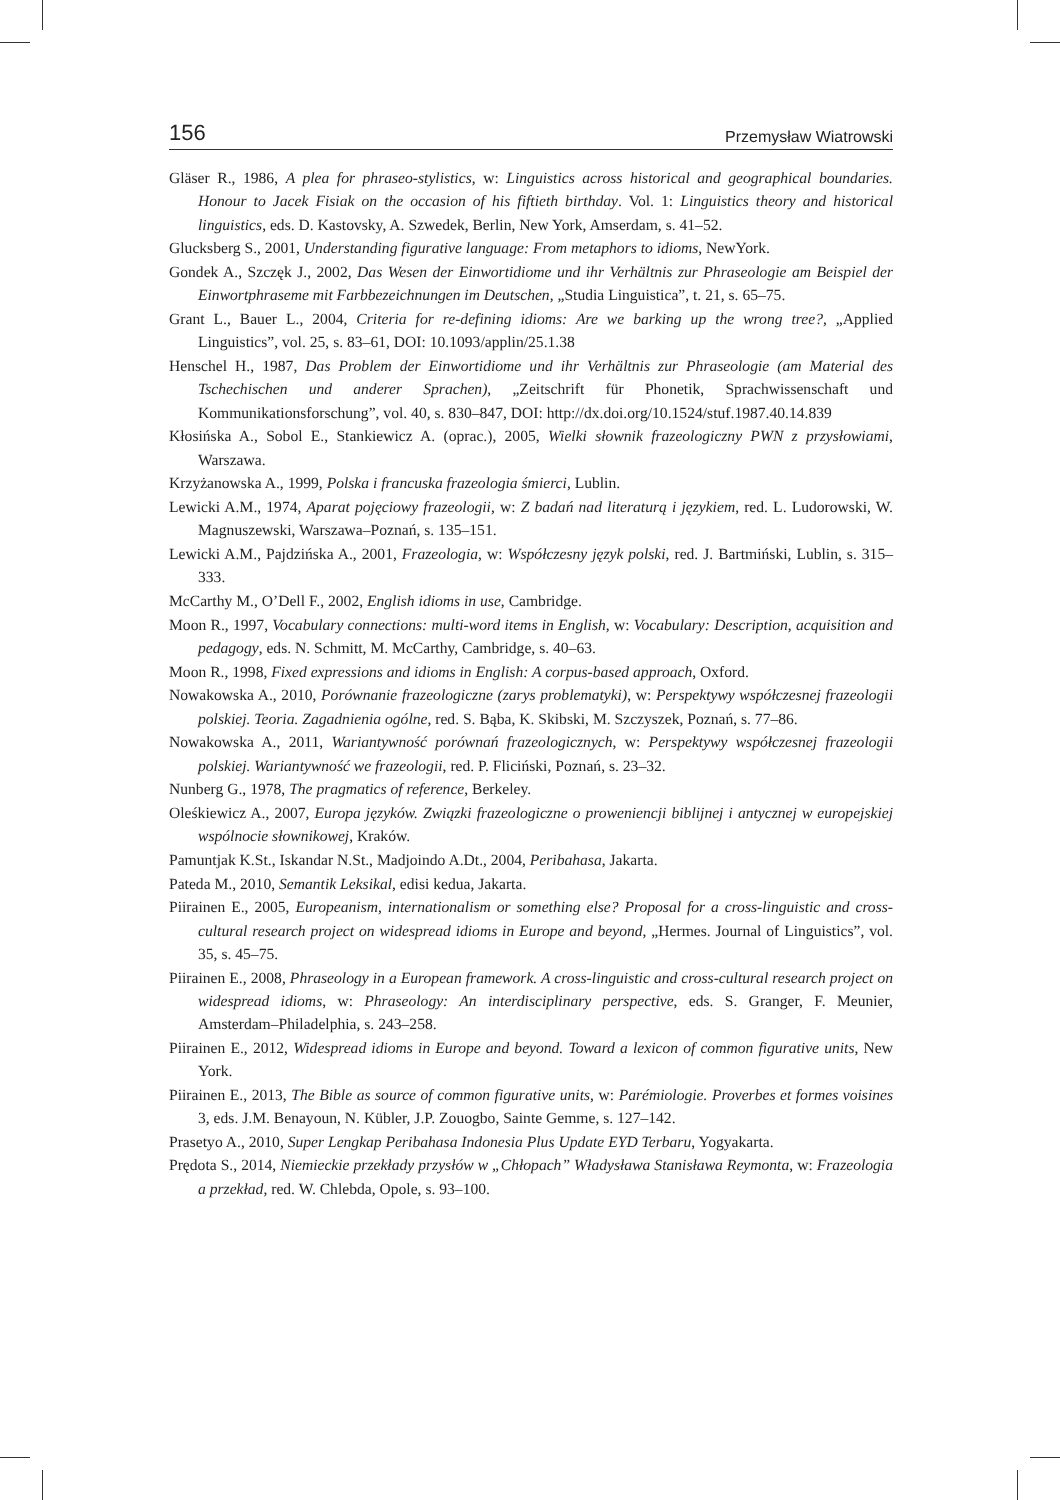156 Przemysław Wiatrowski
Gläser R., 1986, A plea for phraseo-stylistics, w: Linguistics across historical and geographical boundaries. Honour to Jacek Fisiak on the occasion of his fiftieth birthday. Vol. 1: Linguistics theory and historical linguistics, eds. D. Kastovsky, A. Szwedek, Berlin, New York, Amserdam, s. 41–52.
Glucksberg S., 2001, Understanding figurative language: From metaphors to idioms, NewYork.
Gondek A., Szczęk J., 2002, Das Wesen der Einwortidiome und ihr Verhältnis zur Phraseologie am Beispiel der Einwortphraseme mit Farbbezeichnungen im Deutschen, „Studia Linguistica”, t. 21, s. 65–75.
Grant L., Bauer L., 2004, Criteria for re-defining idioms: Are we barking up the wrong tree?, „Applied Linguistics”, vol. 25, s. 83–61, DOI: 10.1093/applin/25.1.38
Henschel H., 1987, Das Problem der Einwortidiome und ihr Verhältnis zur Phraseologie (am Material des Tschechischen und anderer Sprachen), „Zeitschrift für Phonetik, Sprachwissenschaft und Kommunikationsforschung”, vol. 40, s. 830–847, DOI: http://dx.doi.org/10.1524/stuf.1987.40.14.839
Kłosińska A., Sobol E., Stankiewicz A. (oprac.), 2005, Wielki słownik frazeologiczny PWN z przysłowiami, Warszawa.
Krzyżanowska A., 1999, Polska i francuska frazeologia śmierci, Lublin.
Lewicki A.M., 1974, Aparat pojęciowy frazeologii, w: Z badań nad literaturą i językiem, red. L. Ludorowski, W. Magnuszewski, Warszawa–Poznań, s. 135–151.
Lewicki A.M., Pajdzińska A., 2001, Frazeologia, w: Współczesny język polski, red. J. Bartmiński, Lublin, s. 315–333.
McCarthy M., O’Dell F., 2002, English idioms in use, Cambridge.
Moon R., 1997, Vocabulary connections: multi-word items in English, w: Vocabulary: Description, acquisition and pedagogy, eds. N. Schmitt, M. McCarthy, Cambridge, s. 40–63.
Moon R., 1998, Fixed expressions and idioms in English: A corpus-based approach, Oxford.
Nowakowska A., 2010, Porównanie frazeologiczne (zarys problematyki), w: Perspektywy współczesnej frazeologii polskiej. Teoria. Zagadnienia ogólne, red. S. Bąba, K. Skibski, M. Szczyszek, Poznań, s. 77–86.
Nowakowska A., 2011, Wariantywność porównań frazeologicznych, w: Perspektywy współczesnej frazeologii polskiej. Wariantywność we frazeologii, red. P. Fliciński, Poznań, s. 23–32.
Nunberg G., 1978, The pragmatics of reference, Berkeley.
Oleśkiewicz A., 2007, Europa języków. Związki frazeologiczne o proweniencji biblijnej i antycznej w europejskiej wspólnocie słownikowej, Kraków.
Pamuntjak K.St., Iskandar N.St., Madjoindo A.Dt., 2004, Peribahasa, Jakarta.
Pateda M., 2010, Semantik Leksikal, edisi kedua, Jakarta.
Piirainen E., 2005, Europeanism, internationalism or something else? Proposal for a cross-linguistic and cross-cultural research project on widespread idioms in Europe and beyond, „Hermes. Journal of Linguistics”, vol. 35, s. 45–75.
Piirainen E., 2008, Phraseology in a European framework. A cross-linguistic and cross-cultural research project on widespread idioms, w: Phraseology: An interdisciplinary perspective, eds. S. Granger, F. Meunier, Amsterdam–Philadelphia, s. 243–258.
Piirainen E., 2012, Widespread idioms in Europe and beyond. Toward a lexicon of common figurative units, New York.
Piirainen E., 2013, The Bible as source of common figurative units, w: Parémiologie. Proverbes et formes voisines 3, eds. J.M. Benayoun, N. Kübler, J.P. Zouogbo, Sainte Gemme, s. 127–142.
Prasetyo A., 2010, Super Lengkap Peribahasa Indonesia Plus Update EYD Terbaru, Yogyakarta.
Prędota S., 2014, Niemieckie przekłady przysłów w „Chłopach” Władysława Stanisława Reymonta, w: Frazeologia a przekład, red. W. Chlebda, Opole, s. 93–100.